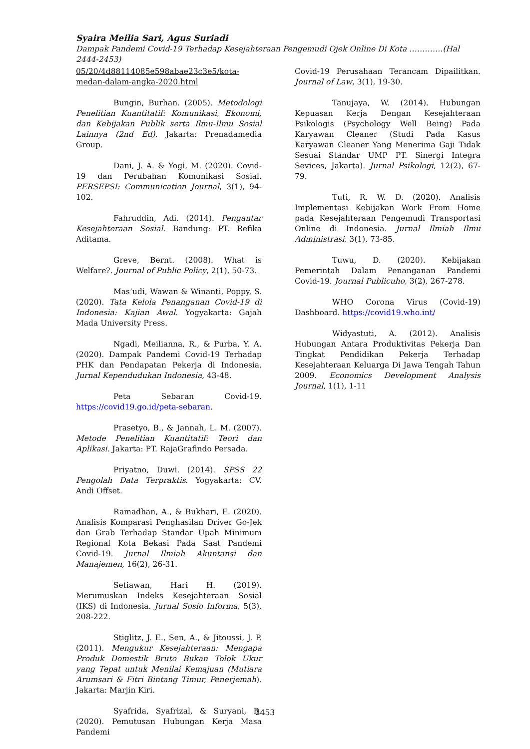Syaira Meilia Sari, Agus Suriadi
Dampak Pandemi Covid-19 Terhadap Kesejahteraan Pengemudi Ojek Online Di Kota ………….(Hal 2444-2453)
05/20/4d88114085e598abae23c3e5/kota-medan-dalam-angka-2020.html
Bungin, Burhan. (2005). Metodologi Penelitian Kuantitatif: Komunikasi, Ekonomi, dan Kebijakan Publik serta Ilmu-Ilmu Sosial Lainnya (2nd Ed). Jakarta: Prenadamedia Group.
Dani, J. A. & Yogi, M. (2020). Covid-19 dan Perubahan Komunikasi Sosial. PERSEPSI: Communication Journal, 3(1), 94-102.
Fahruddin, Adi. (2014). Pengantar Kesejahteraan Sosial. Bandung: PT. Refika Aditama.
Greve, Bernt. (2008). What is Welfare?. Journal of Public Policy, 2(1), 50-73.
Mas’udi, Wawan & Winanti, Poppy, S. (2020). Tata Kelola Penanganan Covid-19 di Indonesia: Kajian Awal. Yogyakarta: Gajah Mada University Press.
Ngadi, Meilianna, R., & Purba, Y. A. (2020). Dampak Pandemi Covid-19 Terhadap PHK dan Pendapatan Pekerja di Indonesia. Jurnal Kependudukan Indonesia, 43-48.
Peta Sebaran Covid-19. https://covid19.go.id/peta-sebaran.
Prasetyo, B., & Jannah, L. M. (2007). Metode Penelitian Kuantitatif: Teori dan Aplikasi. Jakarta: PT. RajaGrafindo Persada.
Priyatno, Duwi. (2014). SPSS 22 Pengolah Data Terpraktis. Yogyakarta: CV. Andi Offset.
Ramadhan, A., & Bukhari, E. (2020). Analisis Komparasi Penghasilan Driver Go-Jek dan Grab Terhadap Standar Upah Minimum Regional Kota Bekasi Pada Saat Pandemi Covid-19. Jurnal Ilmiah Akuntansi dan Manajemen, 16(2), 26-31.
Setiawan, Hari H. (2019). Merumuskan Indeks Kesejahteraan Sosial (IKS) di Indonesia. Jurnal Sosio Informa, 5(3), 208-222.
Stiglitz, J. E., Sen, A., & Jitoussi, J. P. (2011). Mengukur Kesejahteraan: Mengapa Produk Domestik Bruto Bukan Tolok Ukur yang Tepat untuk Menilai Kemajuan (Mutiara Arumsari & Fitri Bintang Timur, Penerjemah). Jakarta: Marjin Kiri.
Syafrida, Syafrizal, & Suryani, R. (2020). Pemutusan Hubungan Kerja Masa Pandemi
Covid-19 Perusahaan Terancam Dipailitkan. Journal of Law, 3(1), 19-30.
Tanujaya, W. (2014). Hubungan Kepuasan Kerja Dengan Kesejahteraan Psikologis (Psychology Well Being) Pada Karyawan Cleaner (Studi Pada Kasus Karyawan Cleaner Yang Menerima Gaji Tidak Sesuai Standar UMP PT. Sinergi Integra Sevices, Jakarta). Jurnal Psikologi, 12(2), 67-79.
Tuti, R. W. D. (2020). Analisis Implementasi Kebijakan Work From Home pada Kesejahteraan Pengemudi Transportasi Online di Indonesia. Jurnal Ilmiah Ilmu Administrasi, 3(1), 73-85.
Tuwu, D. (2020). Kebijakan Pemerintah Dalam Penanganan Pandemi Covid-19. Journal Publicuho, 3(2), 267-278.
WHO Corona Virus (Covid-19) Dashboard. https://covid19.who.int/
Widyastuti, A. (2012). Analisis Hubungan Antara Produktivitas Pekerja Dan Tingkat Pendidikan Pekerja Terhadap Kesejahteraan Keluarga Di Jawa Tengah Tahun 2009. Economics Development Analysis Journal, 1(1), 1-11
2453